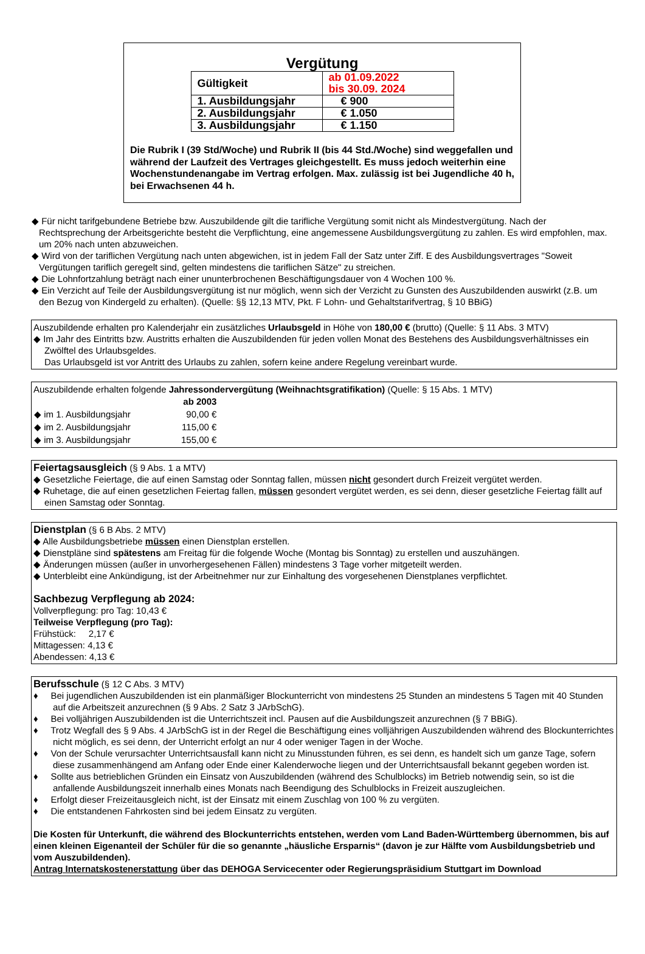Vergütung
| Gültigkeit | ab 01.09.2022 bis 30.09. 2024 |
| 1. Ausbildungsjahr | € 900 |
| 2. Ausbildungsjahr | € 1.050 |
| 3. Ausbildungsjahr | € 1.150 |
Die Rubrik I (39 Std/Woche) und Rubrik II (bis 44 Std./Woche) sind weggefallen und während der Laufzeit des Vertrages gleichgestellt. Es muss jedoch weiterhin eine Wochenstundenangabe im Vertrag erfolgen. Max. zulässig ist bei Jugendliche 40 h, bei Erwachsenen 44 h.
◆ Für nicht tarifgebundene Betriebe bzw. Auszubildende gilt die tarifliche Vergütung somit nicht als Mindestvergütung. Nach der Rechtsprechung der Arbeitsgerichte besteht die Verpflichtung, eine angemessene Ausbildungsvergütung zu zahlen. Es wird empfohlen, max. um 20% nach unten abzuweichen.
◆ Wird von der tariflichen Vergütung nach unten abgewichen, ist in jedem Fall der Satz unter Ziff. E des Ausbildungsvertrages "Soweit Vergütungen tariflich geregelt sind, gelten mindestens die tariflichen Sätze" zu streichen.
◆ Die Lohnfortzahlung beträgt nach einer ununterbrochenen Beschäftigungsdauer von 4 Wochen 100 %.
◆ Ein Verzicht auf Teile der Ausbildungsvergütung ist nur möglich, wenn sich der Verzicht zu Gunsten des Auszubildenden auswirkt (z.B. um den Bezug von Kindergeld zu erhalten). (Quelle: §§ 12,13 MTV, Pkt. F Lohn- und Gehaltstarifvertrag, § 10 BBiG)
Auszubildende erhalten pro Kalenderjahr ein zusätzliches Urlaubsgeld in Höhe von 180,00 € (brutto) (Quelle: § 11 Abs. 3 MTV)
◆ Im Jahr des Eintritts bzw. Austritts erhalten die Auszubildenden für jeden vollen Monat des Bestehens des Ausbildungsverhältnisses ein Zwölftel des Urlaubsgeldes.
Das Urlaubsgeld ist vor Antritt des Urlaubs zu zahlen, sofern keine andere Regelung vereinbart wurde.
Auszubildende erhalten folgende Jahressondervergütung (Weihnachtsgratifikation) (Quelle: § 15 Abs. 1 MTV)
| | ab 2003 |
| ◆ im 1. Ausbildungsjahr | 90,00 € |
| ◆ im 2. Ausbildungsjahr | 115,00 € |
| ◆ im 3. Ausbildungsjahr | 155,00 € |
Feiertagsausgleich
(§ 9 Abs. 1 a MTV)
◆ Gesetzliche Feiertage, die auf einen Samstag oder Sonntag fallen, müssen nicht gesondert durch Freizeit vergütet werden.
◆ Ruhetage, die auf einen gesetzlichen Feiertag fallen, müssen gesondert vergütet werden, es sei denn, dieser gesetzliche Feiertag fällt auf einen Samstag oder Sonntag.
Dienstplan
(§ 6 B Abs. 2 MTV)
◆ Alle Ausbildungsbetriebe müssen einen Dienstplan erstellen.
◆ Dienstpläne sind spätestens am Freitag für die folgende Woche (Montag bis Sonntag) zu erstellen und auszuhängen.
◆ Änderungen müssen (außer in unvorhergesehenen Fällen) mindestens 3 Tage vorher mitgeteilt werden.
◆ Unterbleibt eine Ankündigung, ist der Arbeitnehmer nur zur Einhaltung des vorgesehenen Dienstplanes verpflichtet.
Sachbezug Verpflegung ab 2024:
Vollverpflegung: pro Tag: 10,43 €
Teilweise Verpflegung (pro Tag):
Frühstück: 2,17 €
Mittagessen: 4,13 €
Abendessen: 4,13 €
Berufsschule
(§ 12 C Abs. 3 MTV)
♦ Bei jugendlichen Auszubildenden ist ein planmäßiger Blockunterricht von mindestens 25 Stunden an mindestens 5 Tagen mit 40 Stunden auf die Arbeitszeit anzurechnen (§ 9 Abs. 2 Satz 3 JArbSchG).
♦ Bei volljährigen Auszubildenden ist die Unterrichtszeit incl. Pausen auf die Ausbildungszeit anzurechnen (§ 7 BBiG).
♦ Trotz Wegfall des § 9 Abs. 4 JArbSchG ist in der Regel die Beschäftigung eines volljährigen Auszubildenden während des Blockunterrichtes nicht möglich, es sei denn, der Unterricht erfolgt an nur 4 oder weniger Tagen in der Woche.
♦ Von der Schule verursachter Unterrichtsausfall kann nicht zu Minusstunden führen, es sei denn, es handelt sich um ganze Tage, sofern diese zusammenhängend am Anfang oder Ende einer Kalenderwoche liegen und der Unterrichtsausfall bekannt gegeben worden ist.
♦ Sollte aus betrieblichen Gründen ein Einsatz von Auszubildenden (während des Schulblocks) im Betrieb notwendig sein, so ist die anfallende Ausbildungszeit innerhalb eines Monats nach Beendigung des Schulblocks in Freizeit auszugleichen.
♦ Erfolgt dieser Freizeitausgleich nicht, ist der Einsatz mit einem Zuschlag von 100 % zu vergüten.
♦ Die entstandenen Fahrkosten sind bei jedem Einsatz zu vergüten.
Die Kosten für Unterkunft, die während des Blockunterrichts entstehen, werden vom Land Baden-Württemberg übernommen, bis auf einen kleinen Eigenanteil der Schüler für die so genannte „häusliche Ersparnis“ (davon je zur Hälfte vom Ausbildungsbetrieb und vom Auszubildenden).
Antrag Internatskostenerstattung über das DEHOGA Servicecenter oder Regierungspräsidium Stuttgart im Download